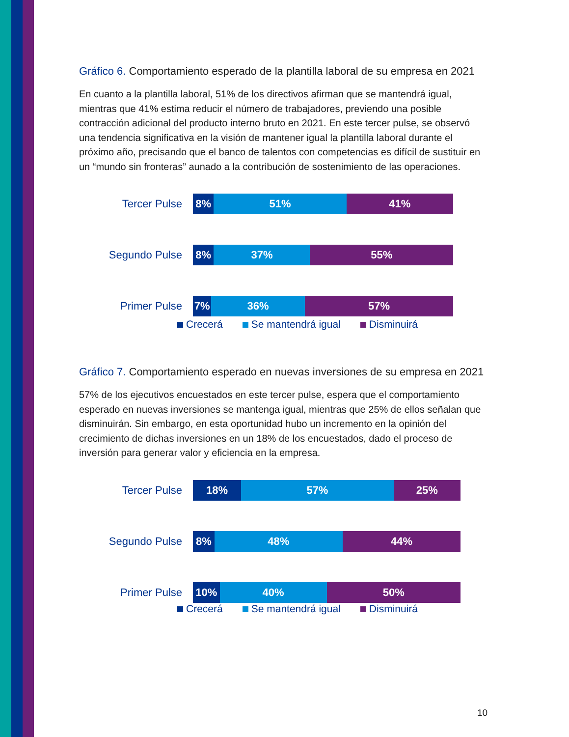Gráfico 6. Comportamiento esperado de la plantilla laboral de su empresa en 2021
En cuanto a la plantilla laboral, 51% de los directivos afirman que se mantendrá igual, mientras que 41% estima reducir el número de trabajadores, previendo una posible contracción adicional del producto interno bruto en 2021. En este tercer pulse, se observó una tendencia significativa en la visión de mantener igual la plantilla laboral durante el próximo año, precisando que el banco de talentos con competencias es difícil de sustituir en un “mundo sin fronteras” aunado a la contribución de sostenimiento de las operaciones.
Tercer Pulse
8% 51% 41%
Segundo Pulse
8% 37% 55%
Primer Pulse
7% 36% 57%
Crecerá Se mantendrá igual Disminuirá
Gráfico 7. Comportamiento esperado en nuevas inversiones de su empresa en 2021
57% de los ejecutivos encuestados en este tercer pulse, espera que el comportamiento esperado en nuevas inversiones se mantenga igual, mientras que 25% de ellos señalan que disminuirán. Sin embargo, en esta oportunidad hubo un incremento en la opinión del crecimiento de dichas inversiones en un 18% de los encuestados, dado el proceso de inversión para generar valor y eficiencia en la empresa.
Tercer Pulse
18% 57% 25%
Segundo Pulse
8% 48% 44%
Primer Pulse
10% 40% 50%
Crecerá Se mantendrá igual Disminuirá
10